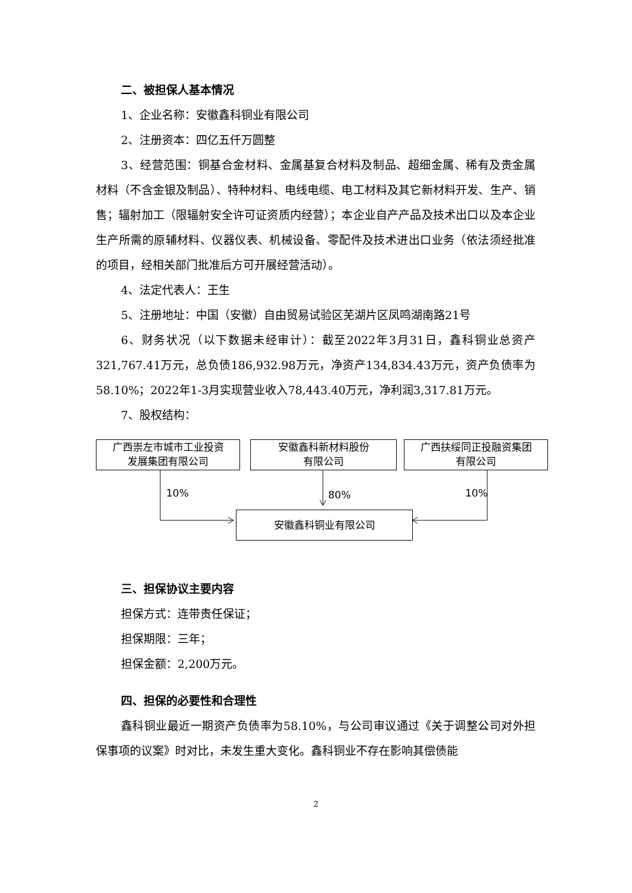二、被担保人基本情况
1、企业名称：安徽鑫科铜业有限公司
2、注册资本：四亿五仟万圆整
3、经营范围：铜基合金材料、金属基复合材料及制品、超细金属、稀有及贵金属材料（不含金银及制品）、特种材料、电线电缆、电工材料及其它新材料开发、生产、销售；辐射加工（限辐射安全许可证资质内经营）；本企业自产产品及技术出口以及本企业生产所需的原辅材料、仪器仪表、机械设备、零配件及技术进出口业务（依法须经批准的项目，经相关部门批准后方可开展经营活动）。
4、法定代表人：王生
5、注册地址：中国（安徽）自由贸易试验区芜湖片区凤鸣湖南路21号
6、财务状况（以下数据未经审计）：截至2022年3月31日，鑫科铜业总资产321,767.41万元，总负债186,932.98万元，净资产134,834.43万元，资产负债率为58.10%；2022年1-3月实现营业收入78,443.40万元，净利润3,317.81万元。
7、股权结构：
广西崇左市城市工业投资
发展集团有限公司
安徽鑫科新材料股份
有限公司
广西扶绥同正投融资集团
有限公司
10% 80% 10%
安徽鑫科铜业有限公司
三、担保协议主要内容
担保方式：连带责任保证；
担保期限：三年；
担保金额：2,200万元。
四、担保的必要性和合理性
鑫科铜业最近一期资产负债率为58.10%，与公司审议通过《关于调整公司对外担保事项的议案》时对比，未发生重大变化。鑫科铜业不存在影响其偿债能
2